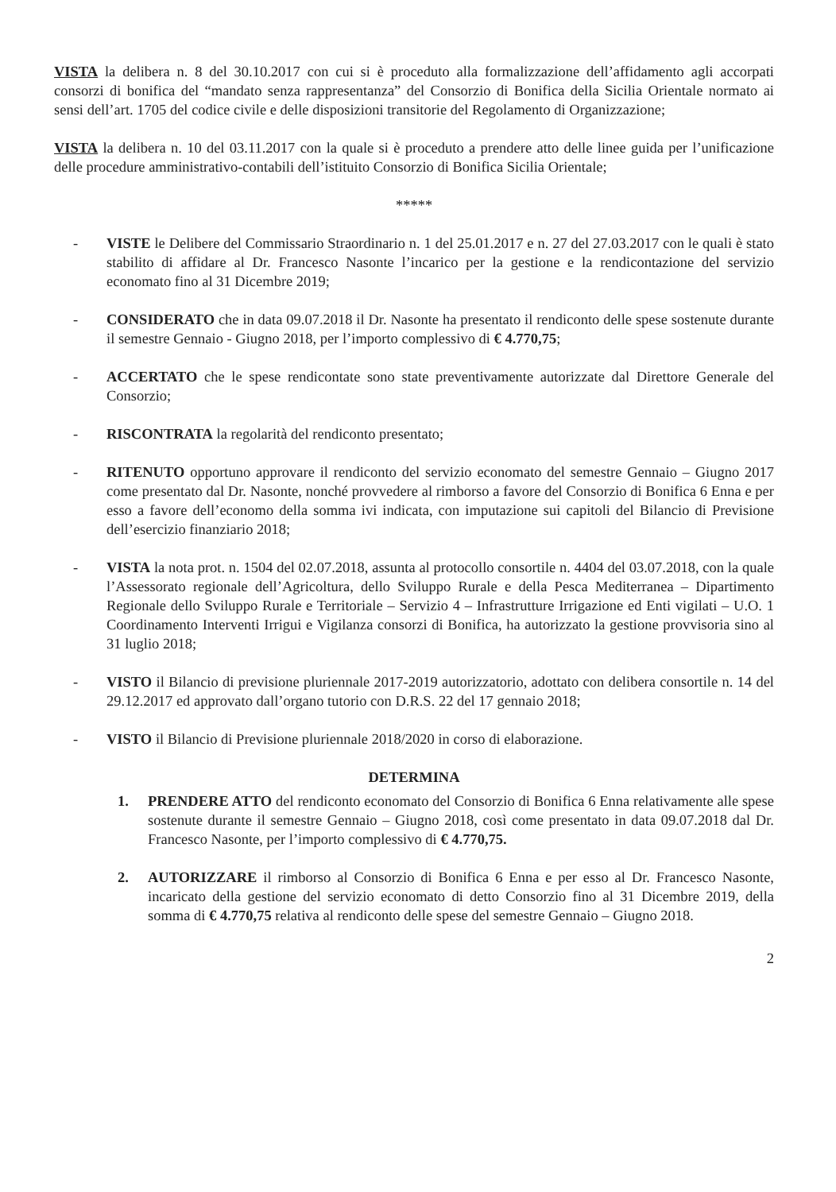VISTA la delibera n. 8 del 30.10.2017 con cui si è proceduto alla formalizzazione dell’affidamento agli accorpati consorzi di bonifica del “mandato senza rappresentanza” del Consorzio di Bonifica della Sicilia Orientale normato ai sensi dell’art. 1705 del codice civile e delle disposizioni transitorie del Regolamento di Organizzazione;
VISTA la delibera n. 10 del 03.11.2017 con la quale si è proceduto a prendere atto delle linee guida per l’unificazione delle procedure amministrativo-contabili dell’istituito Consorzio di Bonifica Sicilia Orientale;
*****
- VISTE le Delibere del Commissario Straordinario n. 1 del 25.01.2017 e n. 27 del 27.03.2017 con le quali è stato stabilito di affidare al Dr. Francesco Nasonte l’incarico per la gestione e la rendicontazione del servizio economato fino al 31 Dicembre 2019;
- CONSIDERATO che in data 09.07.2018 il Dr. Nasonte ha presentato il rendiconto delle spese sostenute durante il semestre Gennaio - Giugno 2018, per l’importo complessivo di € 4.770,75;
- ACCERTATO che le spese rendicontate sono state preventivamente autorizzate dal Direttore Generale del Consorzio;
- RISCONTRATA la regolarità del rendiconto presentato;
- RITENUTO opportuno approvare il rendiconto del servizio economato del semestre Gennaio – Giugno 2017 come presentato dal Dr. Nasonte, nonché provvedere al rimborso a favore del Consorzio di Bonifica 6 Enna e per esso a favore dell’economo della somma ivi indicata, con imputazione sui capitoli del Bilancio di Previsione dell’esercizio finanziario 2018;
- VISTA la nota prot. n. 1504 del 02.07.2018, assunta al protocollo consortile n. 4404 del 03.07.2018, con la quale l’Assessorato regionale dell’Agricoltura, dello Sviluppo Rurale e della Pesca Mediterranea – Dipartimento Regionale dello Sviluppo Rurale e Territoriale – Servizio 4 – Infrastrutture Irrigazione ed Enti vigilati – U.O. 1 Coordinamento Interventi Irrigui e Vigilanza consorzi di Bonifica, ha autorizzato la gestione provvisoria sino al 31 luglio 2018;
- VISTO il Bilancio di previsione pluriennale 2017-2019 autorizzatorio, adottato con delibera consortile n. 14 del 29.12.2017 ed approvato dall’organo tutorio con D.R.S. 22 del 17 gennaio 2018;
- VISTO il Bilancio di Previsione pluriennale 2018/2020 in corso di elaborazione.
DETERMINA
1. PRENDERE ATTO del rendiconto economato del Consorzio di Bonifica 6 Enna relativamente alle spese sostenute durante il semestre Gennaio – Giugno 2018, così come presentato in data 09.07.2018 dal Dr. Francesco Nasonte, per l’importo complessivo di € 4.770,75.
2. AUTORIZZARE il rimborso al Consorzio di Bonifica 6 Enna e per esso al Dr. Francesco Nasonte, incaricato della gestione del servizio economato di detto Consorzio fino al 31 Dicembre 2019, della somma di € 4.770,75 relativa al rendiconto delle spese del semestre Gennaio – Giugno 2018.
2